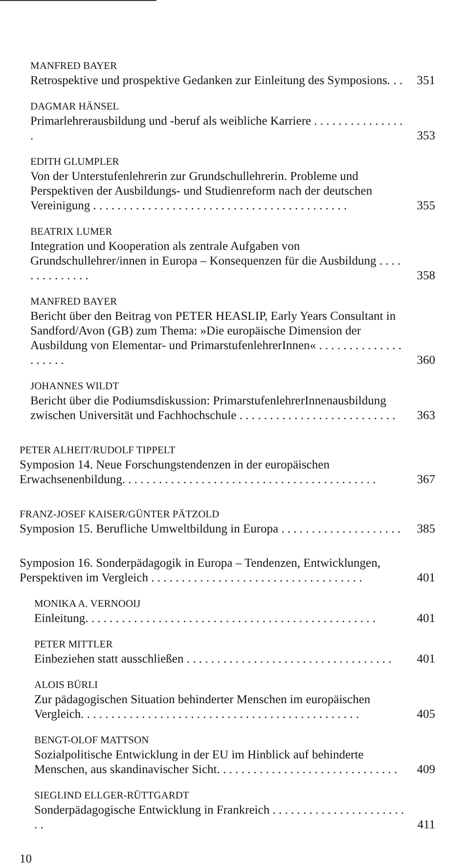MANFRED BAYER
Retrospektive und prospektive Gedanken zur Einleitung des Symposions. . .
351
DAGMAR HÄNSEL
Primarlehrerausbildung und -beruf als weibliche Karriere . . . . . . . . . . . . . . . .
353
EDITH GLUMPLER
Von der Unterstufenlehrerin zur Grundschullehrerin. Probleme und Perspektiven der Ausbildungs- und Studienreform nach der deutschen Vereinigung . . . . . . . . . . . . . . . . . . . . . . . . . . . . . . . . . . . . . . . . . .
355
BEATRIX LUMER
Integration und Kooperation als zentrale Aufgaben von Grundschullehrer/innen in Europa – Konsequenzen für die Ausbildung . . . . . . . . . . . . . .
358
MANFRED BAYER
Bericht über den Beitrag von PETER HEASLIP, Early Years Consultant in Sandford/Avon (GB) zum Thema: »Die europäische Dimension der Ausbildung von Elementar- und PrimarstufenlehrerInnen« . . . . . . . . . . . . . . . . . . . .
360
JOHANNES WILDT
Bericht über die Podiumsdiskussion: PrimarstufenlehrerInnenausbildung zwischen Universität und Fachhochschule . . . . . . . . . . . . . . . . . . . . . . . . . .
363
PETER ALHEIT/RUDOLF TIPPELT
Symposion 14. Neue Forschungstendenzen in der europäischen Erwachsenenbildung. . . . . . . . . . . . . . . . . . . . . . . . . . . . . . . . . . . . . . . . . .
367
FRANZ-JOSEF KAISER/GÜNTER PÄTZOLD
Symposion 15. Berufliche Umweltbildung in Europa . . . . . . . . . . . . . . . . . . . .
385
Symposion 16. Sonderpädagogik in Europa – Tendenzen, Entwicklungen, Perspektiven im Vergleich . . . . . . . . . . . . . . . . . . . . . . . . . . . . . . . . . . .
401
MONIKA A. VERNOOIJ
Einleitung. . . . . . . . . . . . . . . . . . . . . . . . . . . . . . . . . . . . . . . . . . . . . . . .
401
PETER MITTLER
Einbeziehen statt ausschließen . . . . . . . . . . . . . . . . . . . . . . . . . . . . . . . . . .
401
ALOIS BÜRLI
Zur pädagogischen Situation behinderter Menschen im europäischen Vergleich. . . . . . . . . . . . . . . . . . . . . . . . . . . . . . . . . . . . . . . . . . . . . .
405
BENGT-OLOF MATTSON
Sozialpolitische Entwicklung in der EU im Hinblick auf behinderte Menschen, aus skandinavischer Sicht. . . . . . . . . . . . . . . . . . . . . . . . . . . . . .
409
SIEGLIND ELLGER-RÜTTGARDT
Sonderpädagogische Entwicklung in Frankreich . . . . . . . . . . . . . . . . . . . . . . . .
411
10